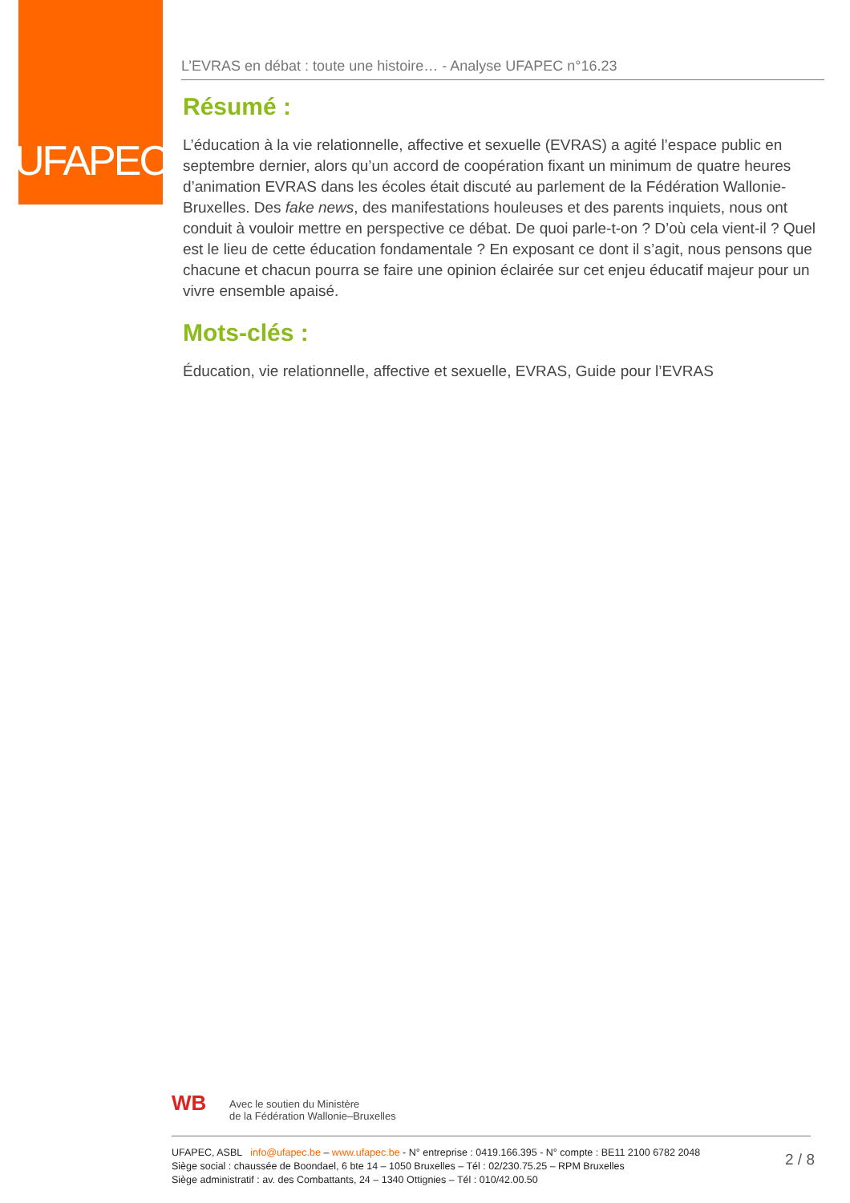UFAPEC
L’EVRAS en débat : toute une histoire… - Analyse UFAPEC n°16.23
Résumé :
L’éducation à la vie relationnelle, affective et sexuelle (EVRAS) a agité l’espace public en septembre dernier, alors qu’un accord de coopération fixant un minimum de quatre heures d’animation EVRAS dans les écoles était discuté au parlement de la Fédération Wallonie-Bruxelles. Des fake news, des manifestations houleuses et des parents inquiets, nous ont conduit à vouloir mettre en perspective ce débat. De quoi parle-t-on ? D’où cela vient-il ? Quel est le lieu de cette éducation fondamentale ? En exposant ce dont il s’agit, nous pensons que chacune et chacun pourra se faire une opinion éclairée sur cet enjeu éducatif majeur pour un vivre ensemble apaisé.
Mots-clés :
Éducation, vie relationnelle, affective et sexuelle, EVRAS, Guide pour l’EVRAS
WB
Avec le soutien du Ministère
de la Fédération Wallonie–Bruxelles
UFAPEC, ASBL info@ufapec.be – www.ufapec.be - N° entreprise : 0419.166.395 - N° compte : BE11 2100 6782 2048
Siège social : chaussée de Boondael, 6 bte 14 – 1050 Bruxelles – Tél : 02/230.75.25 – RPM Bruxelles
Siège administratif : av. des Combattants, 24 – 1340 Ottignies – Tél : 010/42.00.50
2 / 8